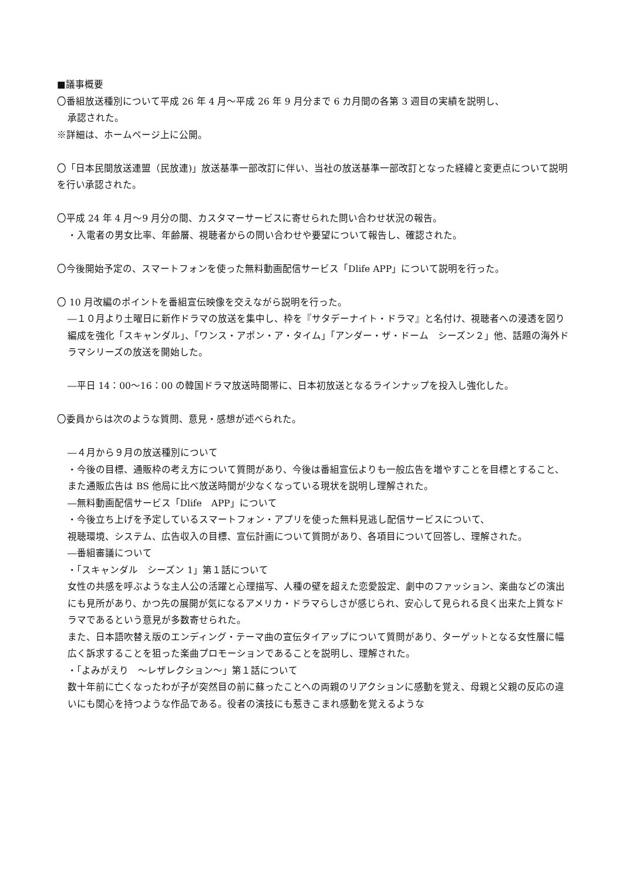■議事概要
〇番組放送種別について平成 26 年 4 月～平成 26 年 9 月分まで 6 カ月間の各第 3 週目の実績を説明し、
承認された。
※詳細は、ホームページ上に公開。
〇「日本民間放送連盟（民放連)」放送基準一部改訂に伴い、当社の放送基準一部改訂となった経緯と変更点について説明を行い承認された。
〇平成 24 年 4 月～9 月分の間、カスタマーサービスに寄せられた問い合わせ状況の報告。
・入電者の男女比率、年齢層、視聴者からの問い合わせや要望について報告し、確認された。
〇今後開始予定の、スマートフォンを使った無料動画配信サービス「Dlife APP」について説明を行った。
〇 10 月改編のポイントを番組宣伝映像を交えながら説明を行った。
―１０月より土曜日に新作ドラマの放送を集中し、枠を『サタデーナイト・ドラマ』と名付け、視聴者への浸透を図り編成を強化「スキャンダル」、「ワンス・アポン・ア・タイム」「アンダー・ザ・ドーム　シーズン２」他、話題の海外ドラマシリーズの放送を開始した。
―平日 14：00～16：00 の韓国ドラマ放送時間帯に、日本初放送となるラインナップを投入し強化した。
〇委員からは次のような質問、意見・感想が述べられた。
―４月から９月の放送種別について
・今後の目標、通販枠の考え方について質問があり、今後は番組宣伝よりも一般広告を増やすことを目標とすること、また通販広告は BS 他局に比べ放送時間が少なくなっている現状を説明し理解された。
―無料動画配信サービス「Dlife　APP」について
・今後立ち上げを予定しているスマートフォン・アプリを使った無料見逃し配信サービスについて、
視聴環境、システム、広告収入の目標、宣伝計画について質問があり、各項目について回答し、理解された。
―番組審議について
・「スキャンダル　シーズン 1」第１話について
女性の共感を呼ぶような主人公の活躍と心理描写、人種の壁を超えた恋愛設定、劇中のファッション、楽曲などの演出にも見所があり、かつ先の展開が気になるアメリカ・ドラマらしさが感じられ、安心して見られる良く出来た上質なドラマであるという意見が多数寄せられた。
また、日本語吹替え版のエンディング・テーマ曲の宣伝タイアップについて質問があり、ターゲットとなる女性層に幅広く訴求することを狙った楽曲プロモーションであることを説明し、理解された。
・「よみがえり　～レザレクション～」第１話について
数十年前に亡くなったわが子が突然目の前に蘇ったことへの両親のリアクションに感動を覚え、母親と父親の反応の違いにも関心を持つような作品である。役者の演技にも惹きこまれ感動を覚えるような